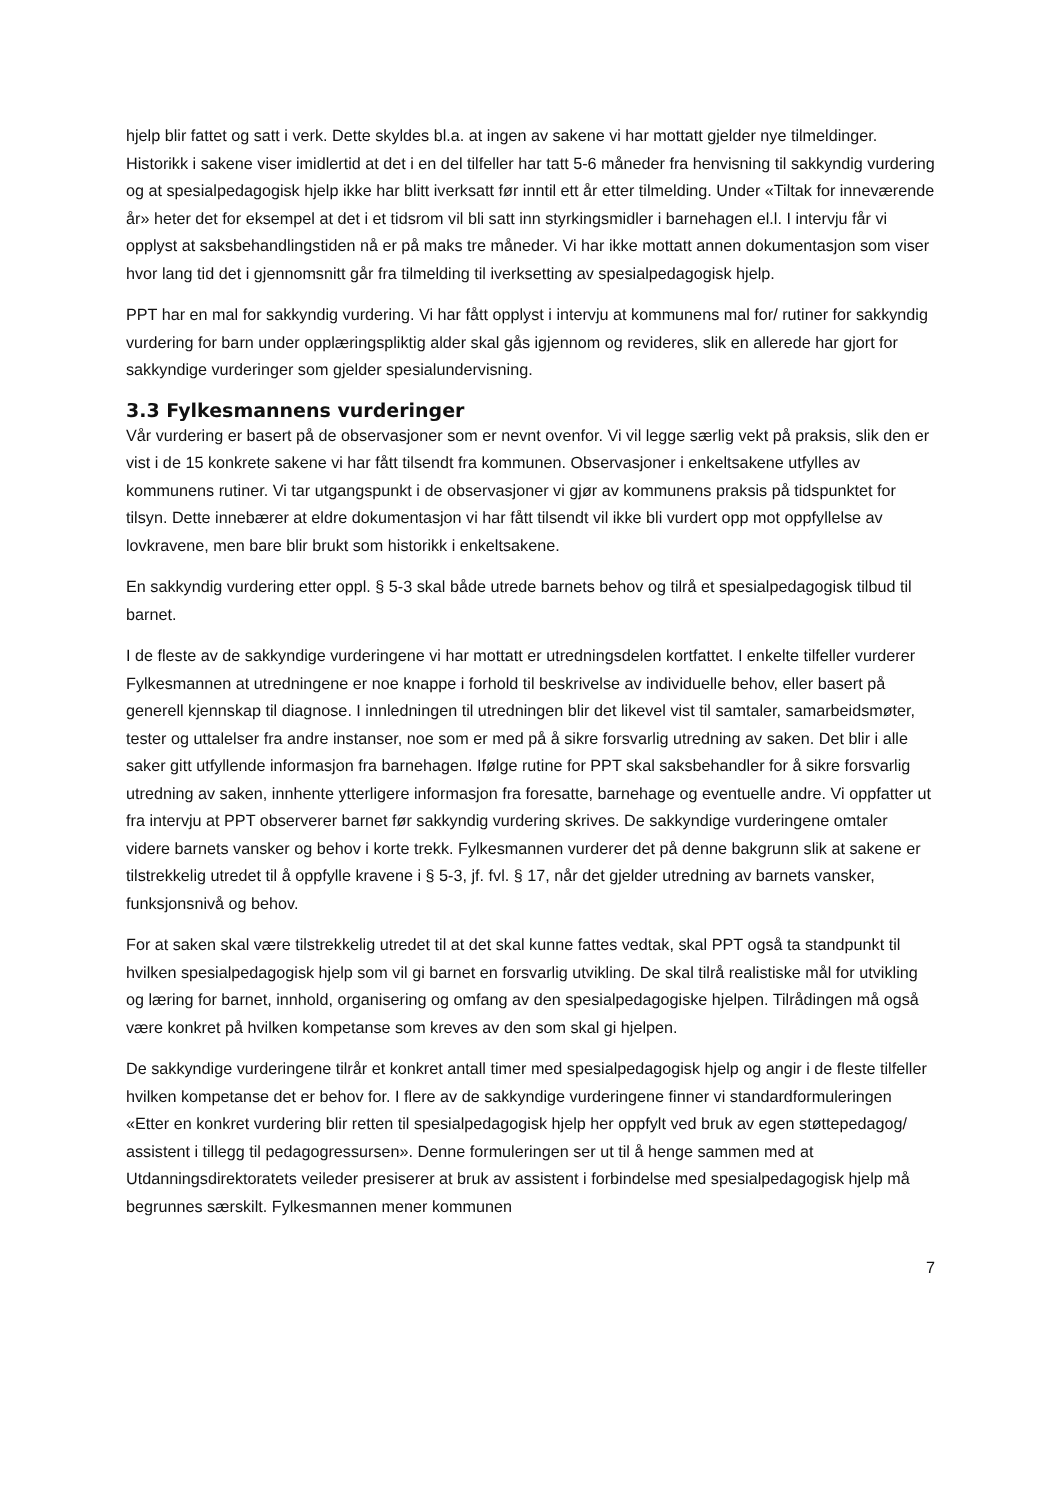hjelp blir fattet og satt i verk. Dette skyldes bl.a. at ingen av sakene vi har mottatt gjelder nye tilmeldinger. Historikk i sakene viser imidlertid at det i en del tilfeller har tatt 5-6 måneder fra henvisning til sakkyndig vurdering og at spesialpedagogisk hjelp ikke har blitt iverksatt før inntil ett år etter tilmelding. Under «Tiltak for inneværende år» heter det for eksempel at det i et tidsrom vil bli satt inn styrkingsmidler i barnehagen el.l. I intervju får vi opplyst at saksbehandlingstiden nå er på maks tre måneder. Vi har ikke mottatt annen dokumentasjon som viser hvor lang tid det i gjennomsnitt går fra tilmelding til iverksetting av spesialpedagogisk hjelp.
PPT har en mal for sakkyndig vurdering. Vi har fått opplyst i intervju at kommunens mal for/ rutiner for sakkyndig vurdering for barn under opplæringspliktig alder skal gås igjennom og revideres, slik en allerede har gjort for sakkyndige vurderinger som gjelder spesialundervisning.
3.3 Fylkesmannens vurderinger
Vår vurdering er basert på de observasjoner som er nevnt ovenfor. Vi vil legge særlig vekt på praksis, slik den er vist i de 15 konkrete sakene vi har fått tilsendt fra kommunen. Observasjoner i enkeltsakene utfylles av kommunens rutiner. Vi tar utgangspunkt i de observasjoner vi gjør av kommunens praksis på tidspunktet for tilsyn. Dette innebærer at eldre dokumentasjon vi har fått tilsendt vil ikke bli vurdert opp mot oppfyllelse av lovkravene, men bare blir brukt som historikk i enkeltsakene.
En sakkyndig vurdering etter oppl. § 5-3 skal både utrede barnets behov og tilrå et spesialpedagogisk tilbud til barnet.
I de fleste av de sakkyndige vurderingene vi har mottatt er utredningsdelen kortfattet. I enkelte tilfeller vurderer Fylkesmannen at utredningene er noe knappe i forhold til beskrivelse av individuelle behov, eller basert på generell kjennskap til diagnose. I innledningen til utredningen blir det likevel vist til samtaler, samarbeidsmøter, tester og uttalelser fra andre instanser, noe som er med på å sikre forsvarlig utredning av saken. Det blir i alle saker gitt utfyllende informasjon fra barnehagen. Ifølge rutine for PPT skal saksbehandler for å sikre forsvarlig utredning av saken, innhente ytterligere informasjon fra foresatte, barnehage og eventuelle andre. Vi oppfatter ut fra intervju at PPT observerer barnet før sakkyndig vurdering skrives. De sakkyndige vurderingene omtaler videre barnets vansker og behov i korte trekk. Fylkesmannen vurderer det på denne bakgrunn slik at sakene er tilstrekkelig utredet til å oppfylle kravene i § 5-3, jf. fvl. § 17, når det gjelder utredning av barnets vansker, funksjonsnivå og behov.
For at saken skal være tilstrekkelig utredet til at det skal kunne fattes vedtak, skal PPT også ta standpunkt til hvilken spesialpedagogisk hjelp som vil gi barnet en forsvarlig utvikling. De skal tilrå realistiske mål for utvikling og læring for barnet, innhold, organisering og omfang av den spesialpedagogiske hjelpen. Tilrådingen må også være konkret på hvilken kompetanse som kreves av den som skal gi hjelpen.
De sakkyndige vurderingene tilrår et konkret antall timer med spesialpedagogisk hjelp og angir i de fleste tilfeller hvilken kompetanse det er behov for. I flere av de sakkyndige vurderingene finner vi standardformuleringen «Etter en konkret vurdering blir retten til spesialpedagogisk hjelp her oppfylt ved bruk av egen støttepedagog/ assistent i tillegg til pedagogressursen». Denne formuleringen ser ut til å henge sammen med at Utdanningsdirektoratets veileder presiserer at bruk av assistent i forbindelse med spesialpedagogisk hjelp må begrunnes særskilt. Fylkesmannen mener kommunen
7